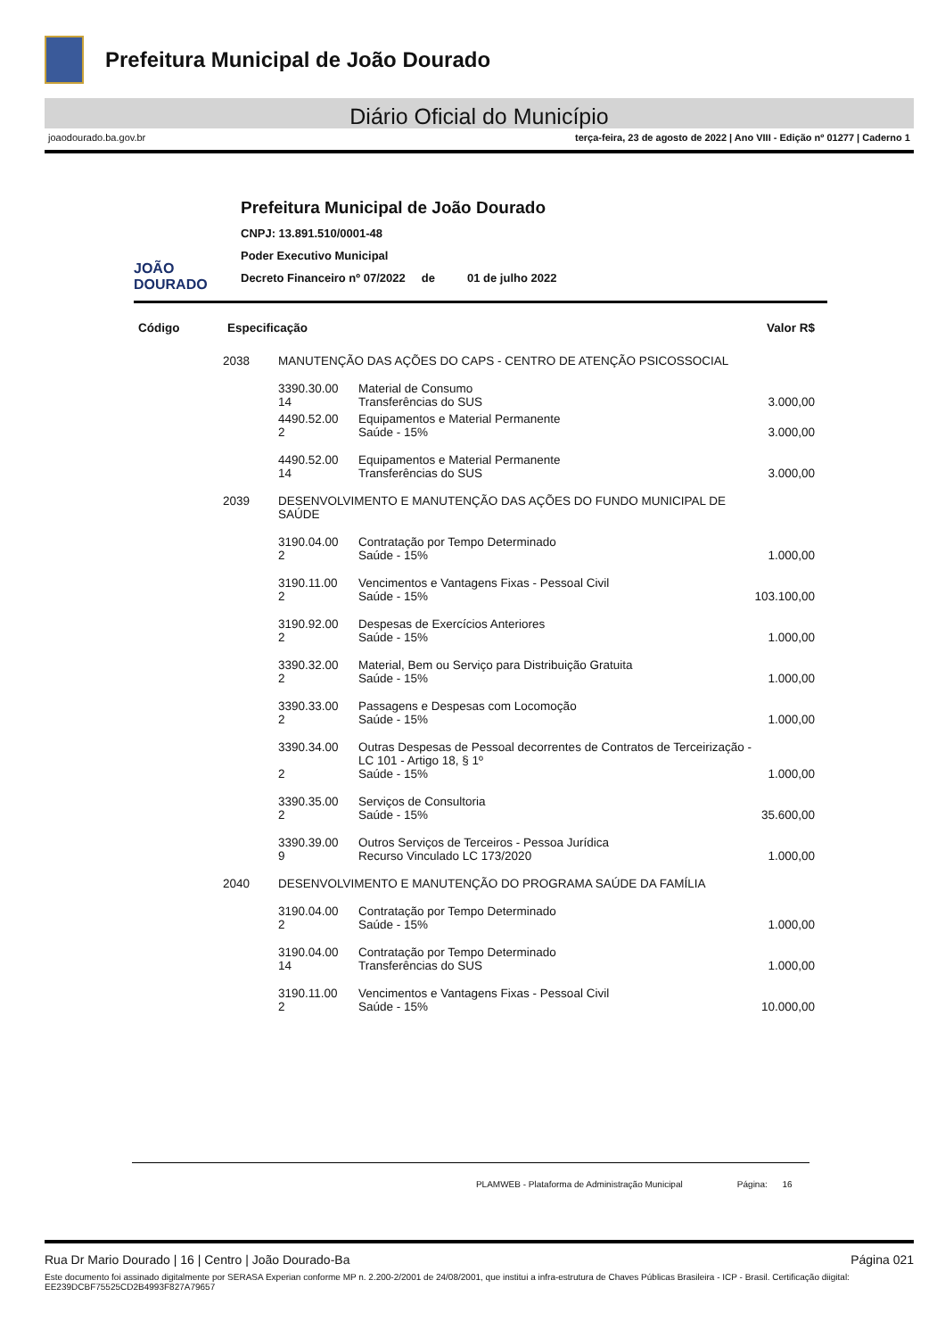Prefeitura Municipal de João Dourado
Diário Oficial do Município
joaodourado.ba.gov.br terça-feira, 23 de agosto de 2022 | Ano VIII - Edição nº 01277 | Caderno 1
JOÃO DOURADO
Prefeitura Municipal de João Dourado
CNPJ: 13.891.510/0001-48
Poder Executivo Municipal
Decreto Financeiro nº 07/2022 de 01 de julho 2022
| Código | Especificação | | | Valor R$ |
| --- | --- | --- | --- | --- |
| | 2038 | MANUTENÇÃO DAS AÇÕES DO CAPS - CENTRO DE ATENÇÃO PSICOSSOCIAL | | |
| | | 3390.30.00 14 | Material de Consumo Transferências do SUS | 3.000,00 |
| | | 4490.52.00 2 | Equipamentos e Material Permanente Saúde - 15% | 3.000,00 |
| | | 4490.52.00 14 | Equipamentos e Material Permanente Transferências do SUS | 3.000,00 |
| | 2039 | DESENVOLVIMENTO E MANUTENÇÃO DAS AÇÕES DO FUNDO MUNICIPAL DE SAÚDE | | |
| | | 3190.04.00 2 | Contratação por Tempo Determinado Saúde - 15% | 1.000,00 |
| | | 3190.11.00 2 | Vencimentos e Vantagens Fixas - Pessoal Civil Saúde - 15% | 103.100,00 |
| | | 3190.92.00 2 | Despesas de Exercícios Anteriores Saúde - 15% | 1.000,00 |
| | | 3390.32.00 2 | Material, Bem ou Serviço para Distribuição Gratuita Saúde - 15% | 1.000,00 |
| | | 3390.33.00 2 | Passagens e Despesas com Locomoção Saúde - 15% | 1.000,00 |
| | | 3390.34.00 2 | Outras Despesas de Pessoal decorrentes de Contratos de Terceirização - LC 101 - Artigo 18, § 1º Saúde - 15% | 1.000,00 |
| | | 3390.35.00 2 | Serviços de Consultoria Saúde - 15% | 35.600,00 |
| | | 3390.39.00 9 | Outros Serviços de Terceiros - Pessoa Jurídica Recurso Vinculado LC 173/2020 | 1.000,00 |
| | 2040 | DESENVOLVIMENTO E MANUTENÇÃO DO PROGRAMA SAÚDE DA FAMÍLIA | | |
| | | 3190.04.00 2 | Contratação por Tempo Determinado Saúde - 15% | 1.000,00 |
| | | 3190.04.00 14 | Contratação por Tempo Determinado Transferências do SUS | 1.000,00 |
| | | 3190.11.00 2 | Vencimentos e Vantagens Fixas - Pessoal Civil Saúde - 15% | 10.000,00 |
PLAMWEB - Plataforma de Administração Municipal Página: 16
Rua Dr Mario Dourado | 16 | Centro | João Dourado-Ba Página 021
Este documento foi assinado digitalmente por SERASA Experian conforme MP n. 2.200-2/2001 de 24/08/2001, que institui a infra-estrutura de Chaves Públicas Brasileira - ICP - Brasil. Certificação diigital: EE239DCBF75525CD2B4993F827A79657